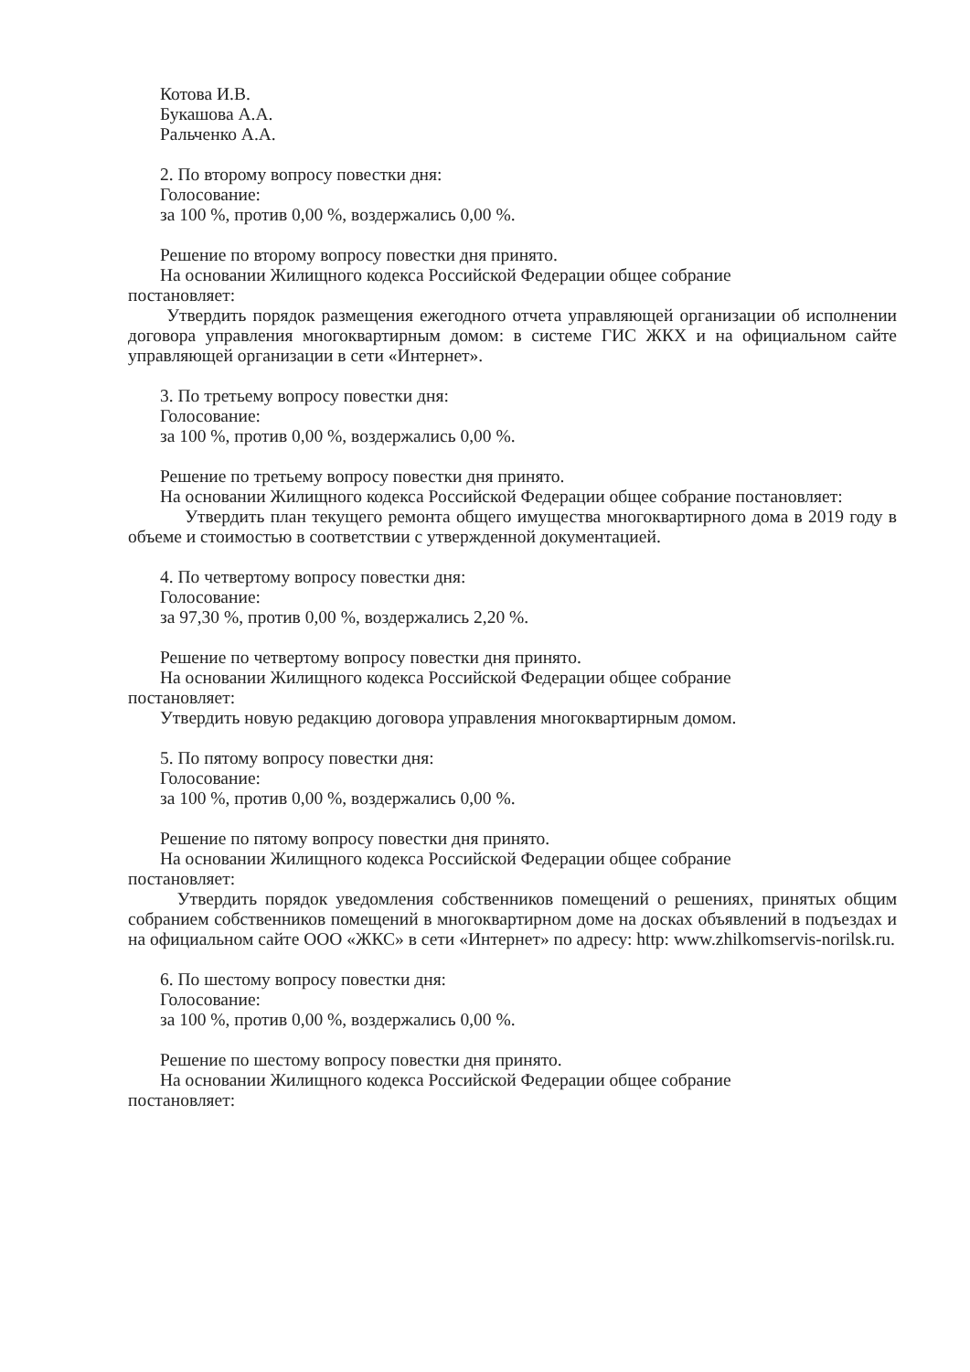Котова И.В.
Букашова А.А.
Ральченко А.А.
2. По второму вопросу повестки дня:
Голосование:
за 100 %, против 0,00 %, воздержались 0,00 %.
Решение по второму вопросу повестки дня принято.
На основании Жилищного кодекса Российской Федерации общее собрание
постановляет:
Утвердить порядок размещения ежегодного отчета управляющей организации об исполнении договора управления многоквартирным домом: в системе ГИС ЖКХ и на официальном сайте управляющей организации в сети «Интернет».
3. По третьему вопросу повестки дня:
Голосование:
за 100 %, против 0,00 %, воздержались 0,00 %.
Решение по третьему вопросу повестки дня принято.
На основании Жилищного кодекса Российской Федерации общее собрание постановляет:
Утвердить план текущего ремонта общего имущества многоквартирного дома в 2019 году в объеме и стоимостью в соответствии с утвержденной документацией.
4. По четвертому вопросу повестки дня:
Голосование:
за 97,30 %, против 0,00 %, воздержались 2,20 %.
Решение по четвертому вопросу повестки дня принято.
На основании Жилищного кодекса Российской Федерации общее собрание
постановляет:
Утвердить новую редакцию договора управления многоквартирным домом.
5. По пятому вопросу повестки дня:
Голосование:
за 100 %, против 0,00 %, воздержались 0,00 %.
Решение по пятому вопросу повестки дня принято.
На основании Жилищного кодекса Российской Федерации общее собрание
постановляет:
Утвердить порядок уведомления собственников помещений о решениях, принятых общим собранием собственников помещений в многоквартирном доме на досках объявлений в подъездах и на официальном сайте ООО «ЖКС» в сети «Интернет» по адресу: http: www.zhilkomservis-norilsk.ru.
6. По шестому вопросу повестки дня:
Голосование:
за 100 %, против 0,00 %, воздержались 0,00 %.
Решение по шестому вопросу повестки дня принято.
На основании Жилищного кодекса Российской Федерации общее собрание
постановляет: